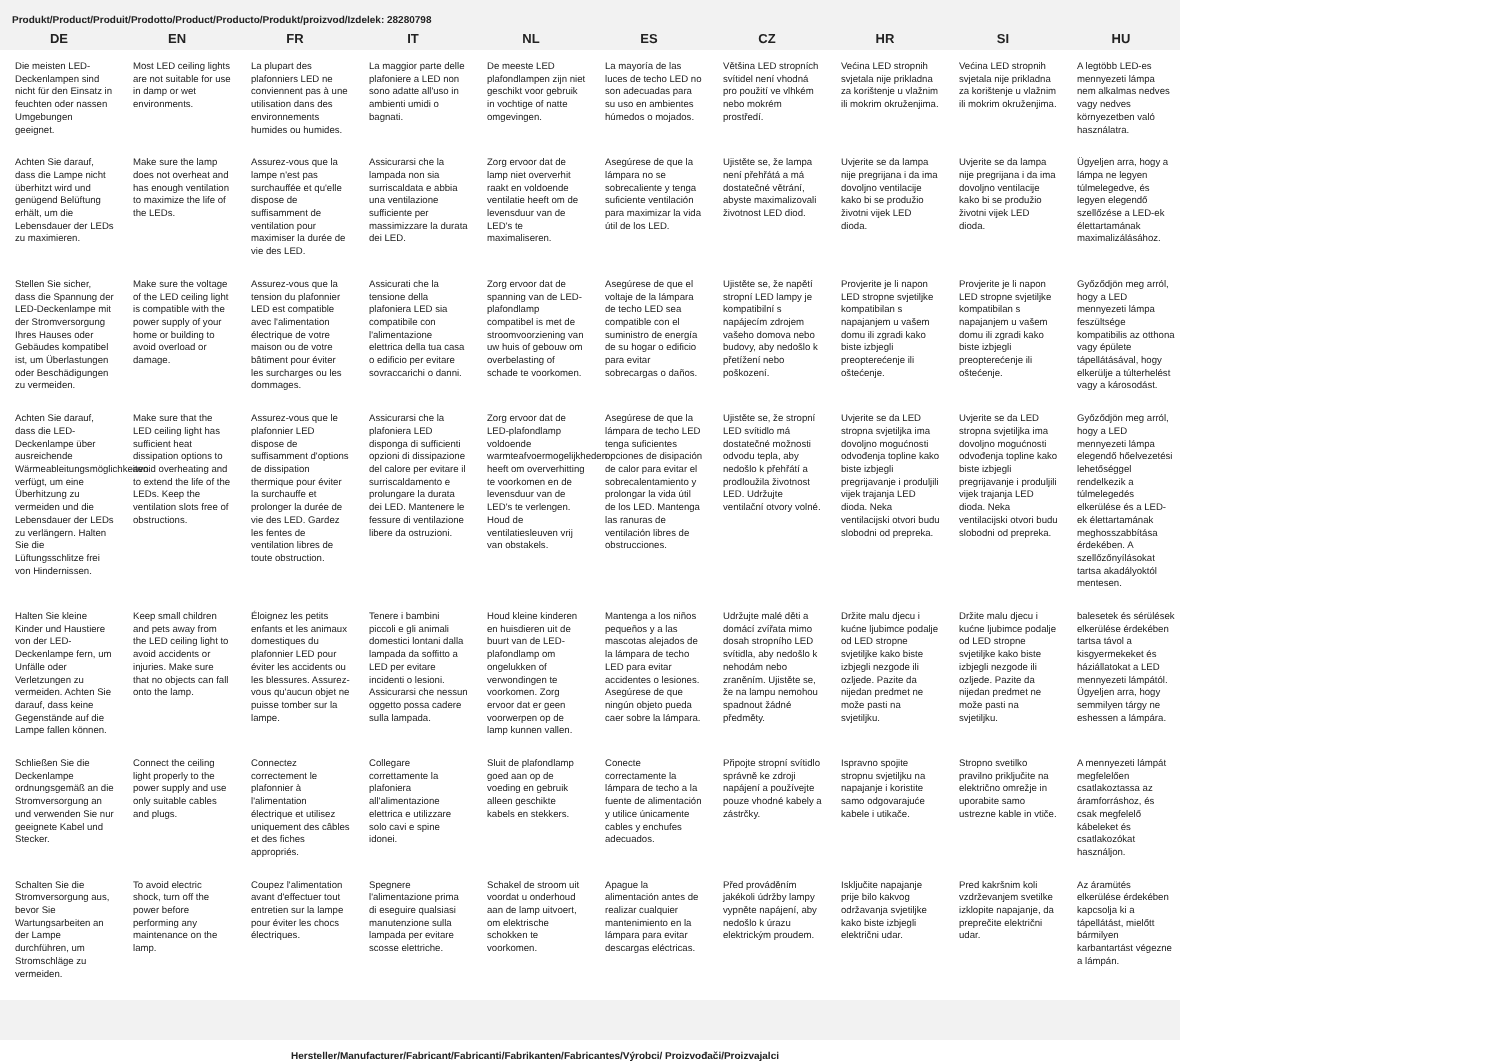Produkt/Product/Produit/Prodotto/Product/Producto/Produkt/proizvod/Izdelek: 28280798
| DE | EN | FR | IT | NL | ES | CZ | HR | SI | HU |
| --- | --- | --- | --- | --- | --- | --- | --- | --- | --- |
| Die meisten LED-Deckenlampen sind nicht für den Einsatz in feuchten oder nassen Umgebungen geeignet. | Most LED ceiling lights are not suitable for use in damp or wet environments. | La plupart des plafonniers LED ne conviennent pas à une utilisation dans des environnements humides ou humides. | La maggior parte delle plafoniere a LED non sono adatte all'uso in ambienti umidi o bagnati. | De meeste LED plafondlampen zijn niet geschikt voor gebruik in vochtige of natte omgevingen. | La mayoría de las luces de techo LED no son adecuadas para su uso en ambientes húmedos o mojados. | Většina LED stropních svítidel není vhodná pro použití ve vlhkém nebo mokrém prostředí. | Većina LED stropnih svjetala nije prikladna za korištenje u vlažnim ili mokrim okruženjima. | Većina LED stropnih svjetala nije prikladna za korištenje u vlažnim ili mokrim okruženjima. | A legtöbb LED-es mennyezeti lámpa nem alkalmas nedves vagy nedves környezetben való használatra. |
| Achten Sie darauf, dass die Lampe nicht überhitzt wird und genügend Belüftung erhält, um die Lebensdauer der LEDs zu maximieren. | Make sure the lamp does not overheat and has enough ventilation to maximize the life of the LEDs. | Assurez-vous que la lampe n'est pas surchauffée et qu'elle dispose de suffisamment de ventilation pour maximiser la durée de vie des LED. | Assicurarsi che la lampada non sia surriscaldata e abbia una ventilazione sufficiente per massimizzare la durata dei LED. | Zorg ervoor dat de lamp niet oververhit raakt en voldoende ventilatie heeft om de levensduur van de LED's te maximaliseren. | Asegúrese de que la lámpara no se sobrecaliente y tenga suficiente ventilación para maximizar la vida útil de los LED. | Ujistěte se, že lampa není přehřátá a má dostatečné větrání, abyste maximalizovali životnost LED diod. | Uvjerite se da lampa nije pregrijana i da ima dovoljno ventilacije kako bi se produžio životni vijek LED dioda. | Uvjerite se da lampa nije pregrijana i da ima dovoljno ventilacije kako bi se produžio životni vijek LED dioda. | Ügyeljen arra, hogy a lámpa ne legyen túlmelegedve, és legyen elegendő szellőzése a LED-ek élettartamának maximalizálásához. |
| Stellen Sie sicher, dass die Spannung der LED-Deckenlampe mit der Stromversorgung Ihres Hauses oder Gebäudes kompatibel ist, um Überlastungen oder Beschädigungen zu vermeiden. | Make sure the voltage of the LED ceiling light is compatible with the power supply of your home or building to avoid overload or damage. | Assurez-vous que la tension du plafonnier LED est compatible avec l'alimentation électrique de votre maison ou de votre bâtiment pour éviter les surcharges ou les dommages. | Assicurati che la tensione della plafoniera LED sia compatibile con l'alimentazione elettrica della tua casa o edificio per evitare sovraccarichi o danni. | Zorg ervoor dat de spanning van de LED-plafondlamp compatibel is met de stroomvoorziening van uw huis of gebouw om overbelasting of schade te voorkomen. | Asegúrese de que el voltaje de la lámpara de techo LED sea compatible con el suministro de energía de su hogar o edificio para evitar sobrecargas o daños. | Ujistěte se, že napětí stropní LED lampy je kompatibilní s napájecím zdrojem vašeho domova nebo budovy, aby nedošlo k přetížení nebo poškození. | Provjerite je li napon LED stropne svjetiljke kompatibilan s napajanjem u vašem domu ili zgradi kako biste izbjegli preopterećenje ili oštećenje. | Provjerite je li napon LED stropne svjetiljke kompatibilan s napajanjem u vašem domu ili zgradi kako biste izbjegli preopterećenje ili oštećenje. | Győződjön meg arról, hogy a LED mennyezeti lámpa feszültsége kompatibilis az otthona vagy épülete tápellátásával, hogy elkerülje a túlterhelést vagy a károsodást. |
| Achten Sie darauf, dass die LED-Deckenlampe über ausreichende Wärmeableitungsmöglichkeiten verfügt, um eine Überhitzung zu vermeiden und die Lebensdauer der LEDs zu verlängern. Halten Sie die Lüftungsschlitze frei von Hindernissen. | Make sure that the LED ceiling light has sufficient heat dissipation options to avoid overheating and to extend the life of the LEDs. Keep the ventilation slots free of obstructions. | Assurez-vous que le plafonnier LED dispose de suffisamment d'options de dissipation thermique pour éviter la surchauffe et prolonger la durée de vie des LED. Gardez les fentes de ventilation libres de toute obstruction. | Assicurarsi che la plafoniera LED disponga di sufficienti opzioni di dissipazione del calore per evitare il surriscaldamento e prolungare la durata dei LED. Mantenere le fessure di ventilazione libere da ostruzioni. | Zorg ervoor dat de LED-plafondlamp voldoende warmteafvoermogelijkheden heeft om oververhitting te voorkomen en de levensduur van de LED's te verlengen. Houd de ventilatiesleuven vrij van obstakels. | Asegúrese de que la lámpara de techo LED tenga suficientes opciones de disipación de calor para evitar el sobrecalentamiento y prolongar la vida útil de los LED. Mantenga las ranuras de ventilación libres de obstrucciones. | Ujistěte se, že stropní LED svítidlo má dostatečné možnosti odvodu tepla, aby nedošlo k přehřátí a prodloužila životnost LED. Udržujte ventilační otvory volné. | Uvjerite se da LED stropna svjetiljka ima dovoljno mogućnosti odvođenja topline kako biste izbjegli pregrijavanje i produljili vijek trajanja LED dioda. Neka ventilacijski otvori budu slobodni od prepreka. | Uvjerite se da LED stropna svjetiljka ima dovoljno mogućnosti odvođenja topline kako biste izbjegli pregrijavanje i produljili vijek trajanja LED dioda. Neka ventilacijski otvori budu slobodni od prepreka. | Győződjön meg arról, hogy a LED mennyezeti lámpa elegendő hőelvezetési lehetőséggel rendelkezik a túlmelegedés elkerülése és a LED-ek élettartamának meghosszabbítása érdekében. A szellőzőnyílásokat tartsa akadályoktól mentesen. |
| Halten Sie kleine Kinder und Haustiere von der LED-Deckenlampe fern, um Unfälle oder Verletzungen zu vermeiden. Achten Sie darauf, dass keine Gegenstände auf die Lampe fallen können. | Keep small children and pets away from the LED ceiling light to avoid accidents or injuries. Make sure that no objects can fall onto the lamp. | Éloignez les petits enfants et les animaux domestiques du plafonnier LED pour éviter les accidents ou les blessures. Assurez-vous qu'aucun objet ne puisse tomber sur la lampe. | Tenere i bambini piccoli e gli animali domestici lontani dalla lampada da soffitto a LED per evitare incidenti o lesioni. Assicurarsi che nessun oggetto possa cadere sulla lampada. | Houd kleine kinderen en huisdieren uit de buurt van de LED-plafondlamp om ongelukken of verwondingen te voorkomen. Zorg ervoor dat er geen voorwerpen op de lamp kunnen vallen. | Mantenga a los niños pequeños y a las mascotas alejados de la lámpara de techo LED para evitar accidentes o lesiones. Asegúrese de que ningún objeto pueda caer sobre la lámpara. | Udržujte malé děti a domácí zvířata mimo dosah stropního LED svítidla, aby nedošlo k nehodám nebo zraněním. Ujistěte se, že na lampu nemohou spadnout žádné předměty. | Držite malu djecu i kućne ljubimce podalje od LED stropne svjetiljke kako biste izbjegli nezgode ili ozljede. Pazite da nijedan predmet ne može pasti na svjetiljku. | Držite malu djecu i kućne ljubimce podalje od LED stropne svjetiljke kako biste izbjegli nezgode ili ozljede. Pazite da nijedan predmet ne može pasti na svjetiljku. | balesetek és sérülések elkerülése érdekében tartsa távol a kisgyermekeket és háziállatokat a LED mennyezeti lámpától. Ügyeljen arra, hogy semmilyen tárgy ne eshessen a lámpára. |
| Schließen Sie die Deckenlampe ordnungsgemäß an die Stromversorgung an und verwenden Sie nur geeignete Kabel und Stecker. | Connect the ceiling light properly to the power supply and use only suitable cables and plugs. | Connectez correctement le plafonnier à l'alimentation électrique et utilisez uniquement des câbles et des fiches appropriés. | Collegare correttamente la plafoniera all'alimentazione elettrica e utilizzare solo cavi e spine idonei. | Sluit de plafondlamp goed aan op de voeding en gebruik alleen geschikte kabels en stekkers. | Conecte correctamente la lámpara de techo a la fuente de alimentación y utilice únicamente cables y enchufes adecuados. | Připojte stropní svítidlo správně ke zdroji napájení a používejte pouze vhodné kabely a zástrčky. | Ispravno spojite stropnu svjetiljku na napajanje i koristite samo odgovarajuće kabele i utikače. | Stropno svetilko pravilno priključite na električno omrežje in uporabite samo ustrezne kable in vtiče. | A mennyezeti lámpát megfelelően csatlakoztassa az áramforráshoz, és csak megfelelő kábeleket és csatlakozókat használjon. |
| Schalten Sie die Stromversorgung aus, bevor Sie Wartungsarbeiten an der Lampe durchführen, um Stromschläge zu vermeiden. | To avoid electric shock, turn off the power before performing any maintenance on the lamp. | Coupez l'alimentation avant d'effectuer tout entretien sur la lampe pour éviter les chocs électriques. | Spegnere l'alimentazione prima di eseguire qualsiasi manutenzione sulla lampada per evitare scosse elettriche. | Schakel de stroom uit voordat u onderhoud aan de lamp uitvoert, om elektrische schokken te voorkomen. | Apague la alimentación antes de realizar cualquier mantenimiento en la lámpara para evitar descargas eléctricas. | Před prováděním jakékoli údržby lampy vypněte napájení, aby nedošlo k úrazu elektrickým proudem. | Isključite napajanje prije bilo kakvog održavanja svjetiljke kako biste izbjegli električni udar. | Pred kakršnim koli vzdrževanjem svetilke izklopite napajanje, da preprečite električni udar. | Az áramütés elkerülése érdekében kapcsolja ki a tápellátást, mielőtt bármilyen karbantartást végezne a lámpán. |
Hersteller/Manufacturer/Fabricant/Fabricanti/Fabrikanten/Fabricantes/Výrobci/ Proizvođači/Proizvajalci